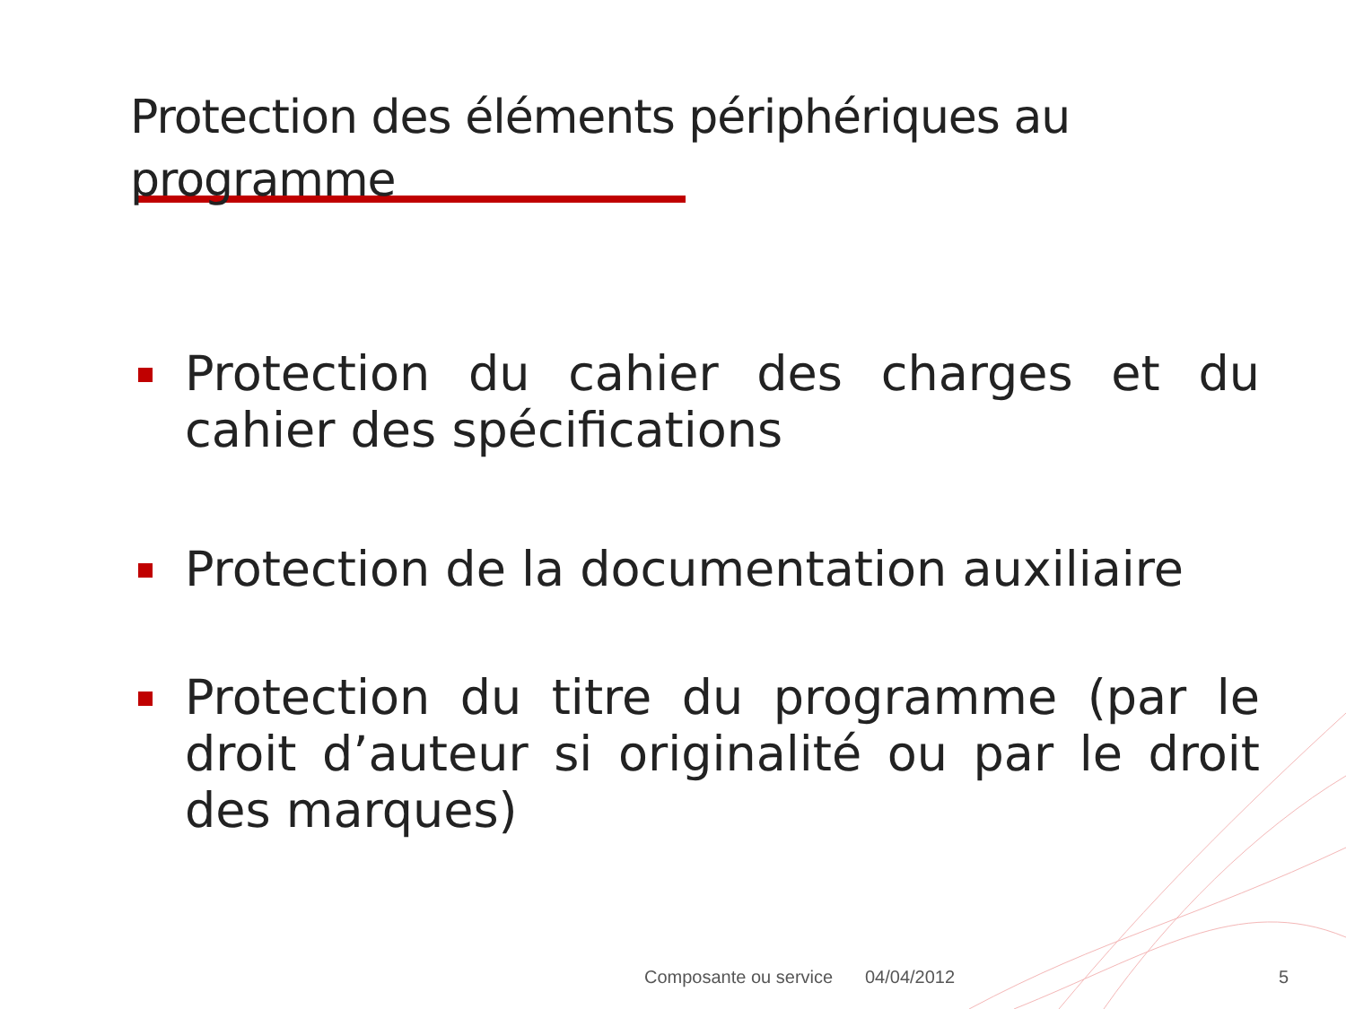Protection des éléments périphériques au programme
Protection du cahier des charges et du cahier des spécifications
Protection de la documentation auxiliaire
Protection du titre du programme (par le droit d’auteur si originalité ou par le droit des marques)
Composante ou service 04/04/2012 5